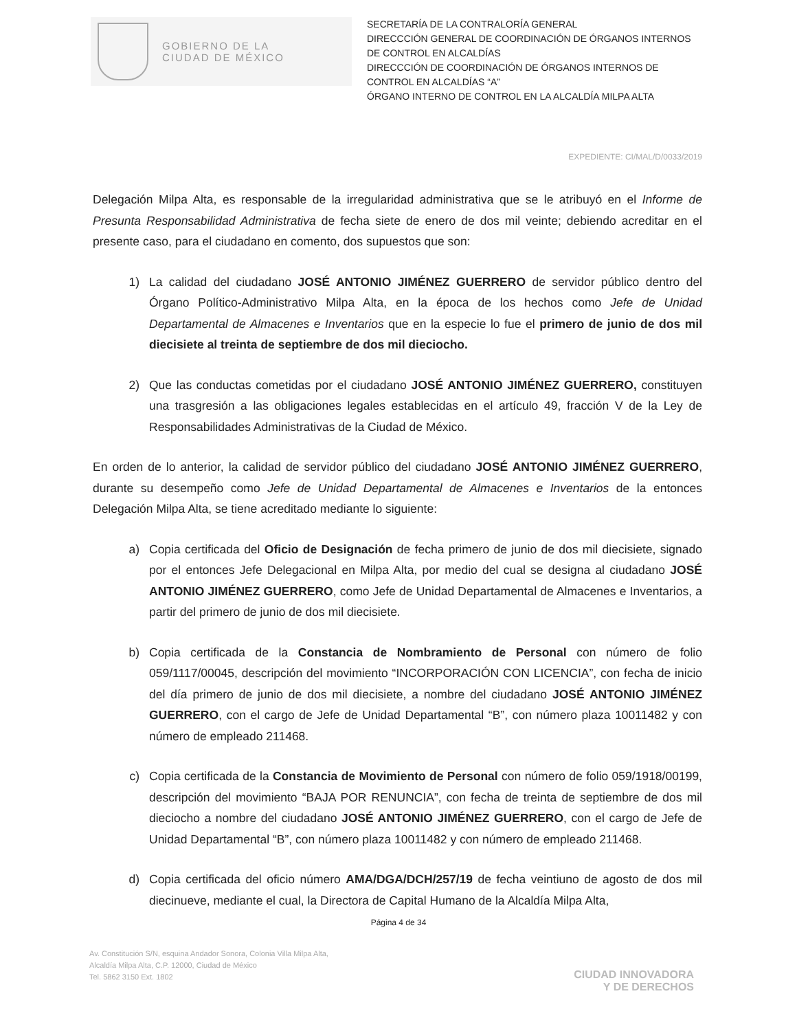GOBIERNO DE LA
CIUDAD DE MÉXICO
SECRETARÍA DE LA CONTRALORÍA GENERAL
DIRECCCIÓN GENERAL DE COORDINACIÓN DE ÓRGANOS INTERNOS DE CONTROL EN ALCALDÍAS
DIRECCCIÓN DE COORDINACIÓN DE ÓRGANOS INTERNOS DE CONTROL EN ALCALDÍAS “A”
ÓRGANO INTERNO DE CONTROL EN LA ALCALDÍA MILPA ALTA
EXPEDIENTE: CI/MAL/D/0033/2019
Delegación Milpa Alta, es responsable de la irregularidad administrativa que se le atribuyó en el Informe de Presunta Responsabilidad Administrativa de fecha siete de enero de dos mil veinte; debiendo acreditar en el presente caso, para el ciudadano en comento, dos supuestos que son:
1) La calidad del ciudadano JOSÉ ANTONIO JIMÉNEZ GUERRERO de servidor público dentro del Órgano Político-Administrativo Milpa Alta, en la época de los hechos como Jefe de Unidad Departamental de Almacenes e Inventarios que en la especie lo fue el primero de junio de dos mil diecisiete al treinta de septiembre de dos mil dieciocho.
2) Que las conductas cometidas por el ciudadano JOSÉ ANTONIO JIMÉNEZ GUERRERO, constituyen una trasgresión a las obligaciones legales establecidas en el artículo 49, fracción V de la Ley de Responsabilidades Administrativas de la Ciudad de México.
En orden de lo anterior, la calidad de servidor público del ciudadano JOSÉ ANTONIO JIMÉNEZ GUERRERO, durante su desempeño como Jefe de Unidad Departamental de Almacenes e Inventarios de la entonces Delegación Milpa Alta, se tiene acreditado mediante lo siguiente:
a) Copia certificada del Oficio de Designación de fecha primero de junio de dos mil diecisiete, signado por el entonces Jefe Delegacional en Milpa Alta, por medio del cual se designa al ciudadano JOSÉ ANTONIO JIMÉNEZ GUERRERO, como Jefe de Unidad Departamental de Almacenes e Inventarios, a partir del primero de junio de dos mil diecisiete.
b) Copia certificada de la Constancia de Nombramiento de Personal con número de folio 059/1117/00045, descripción del movimiento “INCORPORACIÓN CON LICENCIA”, con fecha de inicio del día primero de junio de dos mil diecisiete, a nombre del ciudadano JOSÉ ANTONIO JIMÉNEZ GUERRERO, con el cargo de Jefe de Unidad Departamental “B”, con número plaza 10011482 y con número de empleado 211468.
c) Copia certificada de la Constancia de Movimiento de Personal con número de folio 059/1918/00199, descripción del movimiento “BAJA POR RENUNCIA”, con fecha de treinta de septiembre de dos mil dieciocho a nombre del ciudadano JOSÉ ANTONIO JIMÉNEZ GUERRERO, con el cargo de Jefe de Unidad Departamental “B”, con número plaza 10011482 y con número de empleado 211468.
d) Copia certificada del oficio número AMA/DGA/DCH/257/19 de fecha veintiuno de agosto de dos mil diecinueve, mediante el cual, la Directora de Capital Humano de la Alcaldía Milpa Alta,
Página 4 de 34
Av. Constitución S/N, esquina Andador Sonora, Colonia Villa Milpa Alta,
Alcaldía Milpa Alta, C.P. 12000, Ciudad de México
Tel. 5862 3150 Ext. 1802
CIUDAD INNOVADORA
Y DE DERECHOS